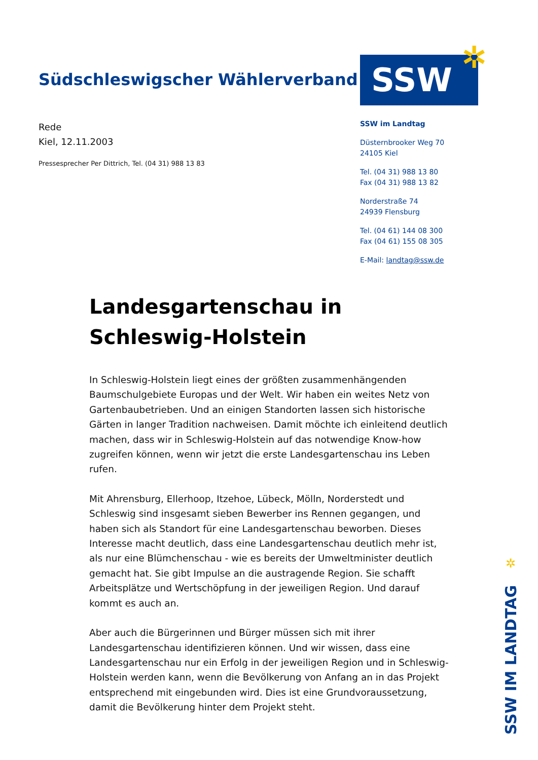Südschleswigscher Wählerverband
SSW ✲
Rede
Kiel, 12.11.2003
Pressesprecher Per Dittrich, Tel. (04 31) 988 13 83
SSW im Landtag
Düsternbrooker Weg 70
24105 Kiel
Tel. (04 31) 988 13 80
Fax (04 31) 988 13 82
Norderstraße 74
24939 Flensburg
Tel. (04 61) 144 08 300
Fax (04 61) 155 08 305
E-Mail: landtag@ssw.de
Landesgartenschau in Schleswig-Holstein
In Schleswig-Holstein liegt eines der größten zusammenhängenden Baumschulgebiete Europas und der Welt. Wir haben ein weites Netz von Gartenbaubetrieben. Und an einigen Standorten lassen sich historische Gärten in langer Tradition nachweisen. Damit möchte ich einleitend deutlich machen, dass wir in Schleswig-Holstein auf das notwendige Know-how zugreifen können, wenn wir jetzt die erste Landesgartenschau ins Leben rufen.
Mit Ahrensburg, Ellerhoop, Itzehoe, Lübeck, Mölln, Norderstedt und Schleswig sind insgesamt sieben Bewerber ins Rennen gegangen, und haben sich als Standort für eine Landesgartenschau beworben. Dieses Interesse macht deutlich, dass eine Landesgartenschau deutlich mehr ist, als nur eine Blümchenschau - wie es bereits der Umweltminister deutlich gemacht hat. Sie gibt Impulse an die austragende Region. Sie schafft Arbeitsplätze und Wertschöpfung in der jeweiligen Region. Und darauf kommt es auch an.
Aber auch die Bürgerinnen und Bürger müssen sich mit ihrer Landesgartenschau identifizieren können. Und wir wissen, dass eine Landesgartenschau nur ein Erfolg in der jeweiligen Region und in Schleswig-Holstein werden kann, wenn die Bevölkerung von Anfang an in das Projekt entsprechend mit eingebunden wird. Dies ist eine Grundvoraussetzung, damit die Bevölkerung hinter dem Projekt steht.
✲
SSW IM LANDTAG